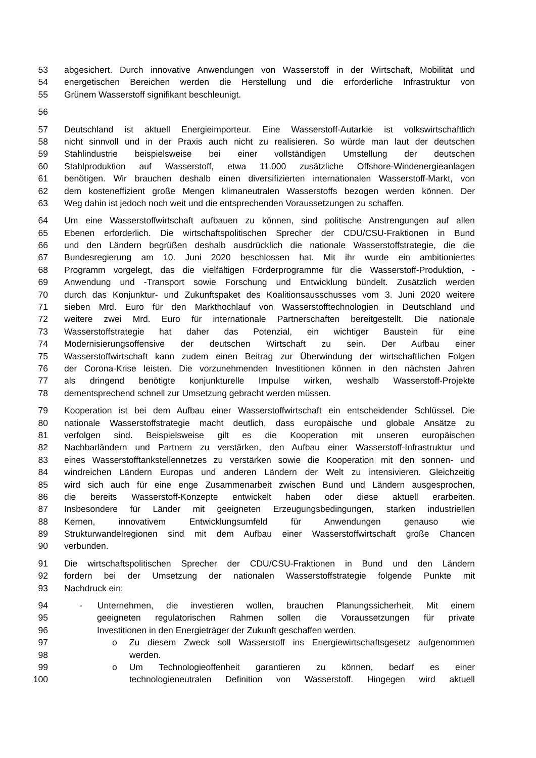53 abgesichert. Durch innovative Anwendungen von Wasserstoff in der Wirtschaft, Mobilität und
54 energetischen Bereichen werden die Herstellung und die erforderliche Infrastruktur von
55 Grünem Wasserstoff signifikant beschleunigt.
56
57 Deutschland ist aktuell Energieimporteur. Eine Wasserstoff-Autarkie ist volkswirtschaftlich
58 nicht sinnvoll und in der Praxis auch nicht zu realisieren. So würde man laut der deutschen
59 Stahlindustrie beispielsweise bei einer vollständigen Umstellung der deutschen
60 Stahlproduktion auf Wasserstoff, etwa 11.000 zusätzliche Offshore-Windenergieanlagen
61 benötigen. Wir brauchen deshalb einen diversifizierten internationalen Wasserstoff-Markt, von
62 dem kosteneffizient große Mengen klimaneutralen Wasserstoffs bezogen werden können. Der
63 Weg dahin ist jedoch noch weit und die entsprechenden Voraussetzungen zu schaffen.
64 Um eine Wasserstoffwirtschaft aufbauen zu können, sind politische Anstrengungen auf allen
65 Ebenen erforderlich. Die wirtschaftspolitischen Sprecher der CDU/CSU-Fraktionen in Bund
66 und den Ländern begrüßen deshalb ausdrücklich die nationale Wasserstoffstrategie, die die
67 Bundesregierung am 10. Juni 2020 beschlossen hat. Mit ihr wurde ein ambitioniertes
68 Programm vorgelegt, das die vielfältigen Förderprogramme für die Wasserstoff-Produktion, -
69 Anwendung und -Transport sowie Forschung und Entwicklung bündelt. Zusätzlich werden
70 durch das Konjunktur- und Zukunftspaket des Koalitionsausschusses vom 3. Juni 2020 weitere
71 sieben Mrd. Euro für den Markthochlauf von Wasserstofftechnologien in Deutschland und
72 weitere zwei Mrd. Euro für internationale Partnerschaften bereitgestellt. Die nationale
73 Wasserstoffstrategie hat daher das Potenzial, ein wichtiger Baustein für eine
74 Modernisierungsoffensive der deutschen Wirtschaft zu sein. Der Aufbau einer
75 Wasserstoffwirtschaft kann zudem einen Beitrag zur Überwindung der wirtschaftlichen Folgen
76 der Corona-Krise leisten. Die vorzunehmenden Investitionen können in den nächsten Jahren
77 als dringend benötigte konjunkturelle Impulse wirken, weshalb Wasserstoff-Projekte
78 dementsprechend schnell zur Umsetzung gebracht werden müssen.
79 Kooperation ist bei dem Aufbau einer Wasserstoffwirtschaft ein entscheidender Schlüssel. Die
80 nationale Wasserstoffstrategie macht deutlich, dass europäische und globale Ansätze zu
81 verfolgen sind. Beispielsweise gilt es die Kooperation mit unseren europäischen
82 Nachbarländern und Partnern zu verstärken, den Aufbau einer Wasserstoff-Infrastruktur und
83 eines Wasserstofftankstellennetzes zu verstärken sowie die Kooperation mit den sonnen- und
84 windreichen Ländern Europas und anderen Ländern der Welt zu intensivieren. Gleichzeitig
85 wird sich auch für eine enge Zusammenarbeit zwischen Bund und Ländern ausgesprochen,
86 die bereits Wasserstoff-Konzepte entwickelt haben oder diese aktuell erarbeiten.
87 Insbesondere für Länder mit geeigneten Erzeugungsbedingungen, starken industriellen
88 Kernen, innovativem Entwicklungsumfeld für Anwendungen genauso wie
89 Strukturwandelregionen sind mit dem Aufbau einer Wasserstoffwirtschaft große Chancen
90 verbunden.
91 Die wirtschaftspolitischen Sprecher der CDU/CSU-Fraktionen in Bund und den Ländern
92 fordern bei der Umsetzung der nationalen Wasserstoffstrategie folgende Punkte mit
93 Nachdruck ein:
94 - Unternehmen, die investieren wollen, brauchen Planungssicherheit. Mit einem
95 geeigneten regulatorischen Rahmen sollen die Voraussetzungen für private
96 Investitionen in den Energieträger der Zukunft geschaffen werden.
97 o Zu diesem Zweck soll Wasserstoff ins Energiewirtschaftsgesetz aufgenommen
98 werden.
99 o Um Technologieoffenheit garantieren zu können, bedarf es einer
100 technologieneutralen Definition von Wasserstoff. Hingegen wird aktuell